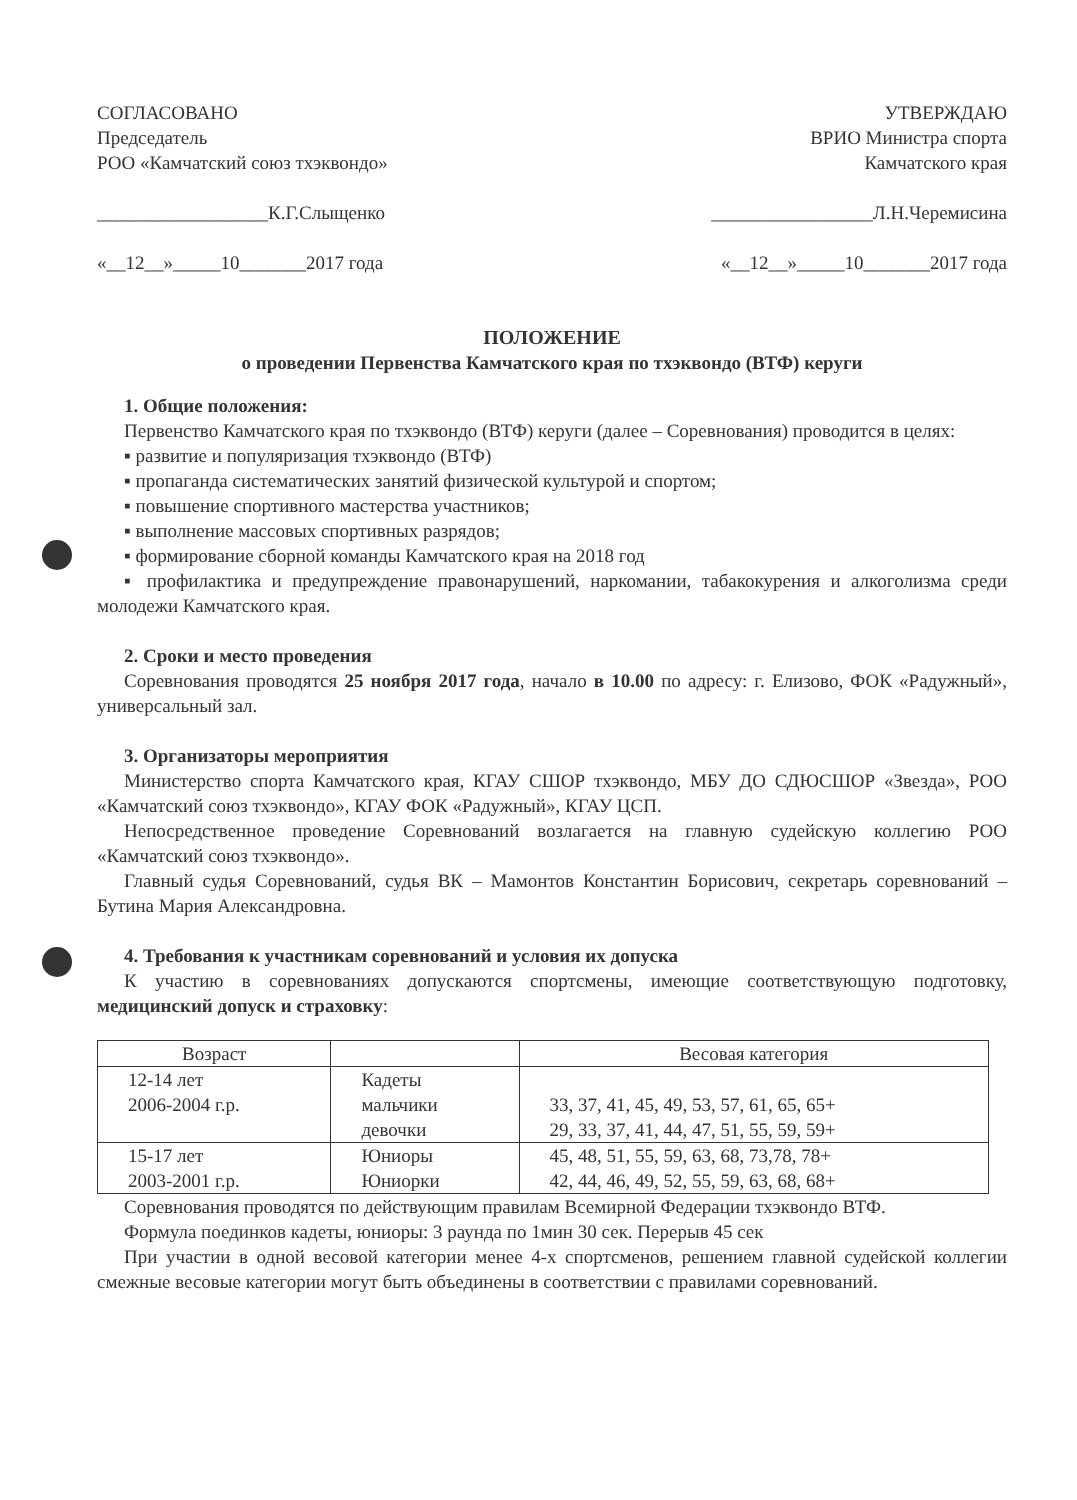СОГЛАСОВАНО
Председатель
РОО «Камчатский союз тхэквондо»
__________________К.Г.Слыщенко
«__12__»_____10_______2017 года
УТВЕРЖДАЮ
ВРИО Министра спорта
Камчатского края
_________________Л.Н.Черемисина
«__12__»_____10_______2017 года
ПОЛОЖЕНИЕ
о проведении Первенства Камчатского края по тхэквондо (ВТФ) керуги
1. Общие положения:
Первенство Камчатского края по тхэквондо (ВТФ) керуги (далее – Соревнования) проводится в целях:
▪ развитие и популяризация тхэквондо (ВТФ)
▪ пропаганда систематических занятий физической культурой и спортом;
▪ повышение спортивного мастерства участников;
▪ выполнение массовых спортивных разрядов;
▪ формирование сборной команды Камчатского края на 2018 год
▪ профилактика и предупреждение правонарушений, наркомании, табакокурения и алкоголизма среди молодежи Камчатского края.
2. Сроки и место проведения
Соревнования проводятся 25 ноября 2017 года, начало в 10.00 по адресу: г. Елизово, ФОК «Радужный», универсальный зал.
3. Организаторы мероприятия
Министерство спорта Камчатского края, КГАУ СШОР тхэквондо, МБУ ДО СДЮСШОР «Звезда», РОО «Камчатский союз тхэквондо», КГАУ ФОК «Радужный», КГАУ ЦСП.
Непосредственное проведение Соревнований возлагается на главную судейскую коллегию РОО «Камчатский союз тхэквондо».
Главный судья Соревнований, судья ВК – Мамонтов Константин Борисович, секретарь соревнований – Бутина Мария Александровна.
4. Требования к участникам соревнований и условия их допуска
К участию в соревнованиях допускаются спортсмены, имеющие соответствующую подготовку, медицинский допуск и страховку:
| Возраст | | Весовая категория |
| --- | --- | --- |
| 12-14 лет 2006-2004 г.р. | Кадеты мальчики девочки | 33, 37, 41, 45, 49, 53, 57, 61, 65, 65+ 29, 33, 37, 41, 44, 47, 51, 55, 59, 59+ |
| 15-17 лет 2003-2001 г.р. | Юниоры Юниорки | 45, 48, 51, 55, 59, 63, 68, 73,78, 78+ 42, 44, 46, 49, 52, 55, 59, 63, 68, 68+ |
Соревнования проводятся по действующим правилам Всемирной Федерации тхэквондо ВТФ.
Формула поединков кадеты, юниоры: 3 раунда по 1мин 30 сек. Перерыв 45 сек
При участии в одной весовой категории менее 4-х спортсменов, решением главной судейской коллегии смежные весовые категории могут быть объединены в соответствии с правилами соревнований.